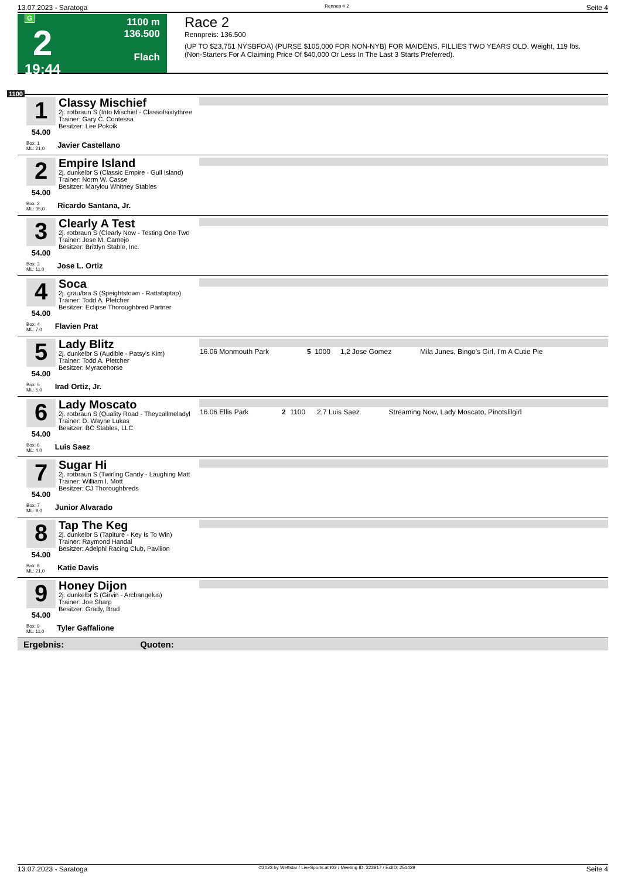13.07.2023 - Saratoga Rennen # 2 Seite 4
G
2
19:44
1100 m
136.500
Flach
Race 2
Rennpreis: 136.500
(UP TO $23,751 NYSBFOA) (PURSE $105,000 FOR NON-NYB) FOR MAIDENS, FILLIES TWO YEARS OLD. Weight, 119 lbs.
(Non-Starters For A Claiming Price Of $40,000 Or Less In The Last 3 Starts Preferred).
1100
1
54.00
Classy Mischief
2j. rotbraun S (Into Mischief - Classofsixtythree
Trainer: Gary C. Contessa
Besitzer: Lee Pokoik
Box: 1
ML: 21,0 Javier Castellano
2
54.00
Empire Island
2j. dunkelbr S (Classic Empire - Gull Island)
Trainer: Norm W. Casse
Besitzer: Marylou Whitney Stables
Box: 2
ML: 35,0 Ricardo Santana, Jr.
3
54.00
Clearly A Test
2j. rotbraun S (Clearly Now - Testing One Two
Trainer: Jose M. Camejo
Besitzer: Brittlyn Stable, Inc.
Box: 3
ML: 11,0 Jose L. Ortiz
4
54.00
Soca
2j. grau/bra S (Speightstown - Rattataptap)
Trainer: Todd A. Pletcher
Besitzer: Eclipse Thoroughbred Partner
Box: 4
ML: 7,0 Flavien Prat
5
54.00
Lady Blitz
2j. dunkelbr S (Audible - Patsy's Kim)
Trainer: Todd A. Pletcher
Besitzer: Myracehorse
Box: 5
ML: 5,0 Irad Ortiz, Jr.
| 16.06 Monmouth Park | 5 | 1000 | 1,2 Jose Gomez | Mila Junes, Bingo's Girl, I'm A Cutie Pie |
6
54.00
Lady Moscato
2j. rotbraun S (Quality Road - Theycallmeladyl
Trainer: D. Wayne Lukas
Besitzer: BC Stables, LLC
Box: 6
ML: 4,0 Luis Saez
| 16.06 Ellis Park | 2 | 1100 | 2,7 Luis Saez | Streaming Now, Lady Moscato, Pinotslilgirl |
7
54.00
Sugar Hi
2j. rotbraun S (Twirling Candy - Laughing Matt
Trainer: William I. Mott
Besitzer: CJ Thoroughbreds
Box: 7
ML: 9,0 Junior Alvarado
8
54.00
Tap The Keg
2j. dunkelbr S (Tapiture - Key Is To Win)
Trainer: Raymond Handal
Besitzer: Adelphi Racing Club, Pavilion
Box: 8
ML: 21,0 Katie Davis
9
54.00
Honey Dijon
2j. dunkelbr S (Girvin - Archangelus)
Trainer: Joe Sharp
Besitzer: Grady, Brad
Box: 9
ML: 11,0 Tyler Gaffalione
Ergebnis: Quoten:
13.07.2023 - Saratoga ©2023 by Wettstar / LiveSports.at KG / Meeting ID: 322917 / ExtID: 251429 Seite 4